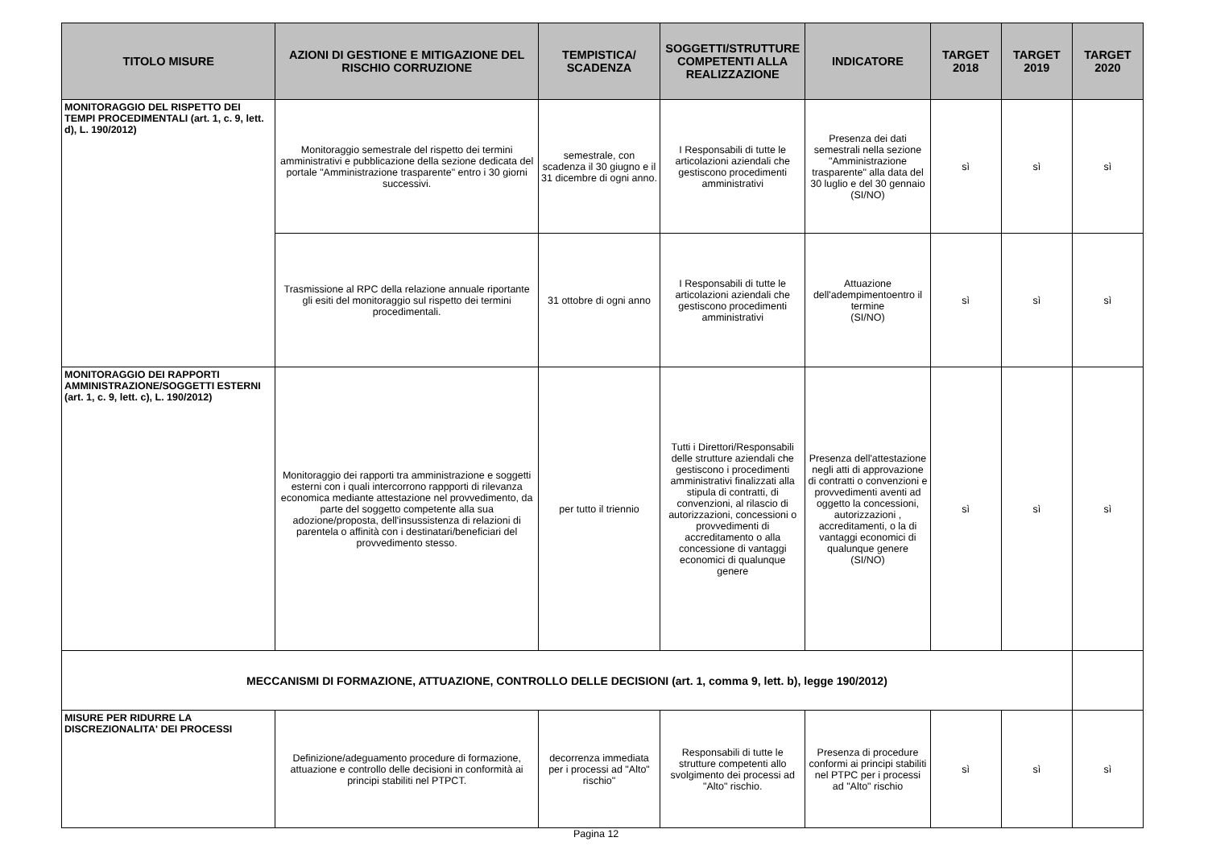| TITOLO MISURE | AZIONI DI GESTIONE E MITIGAZIONE DEL RISCHIO CORRUZIONE | TEMPISTICA/ SCADENZA | SOGGETTI/STRUTTURE COMPETENTI ALLA REALIZZAZIONE | INDICATORE | TARGET 2018 | TARGET 2019 | TARGET 2020 |
| --- | --- | --- | --- | --- | --- | --- | --- |
| MONITORAGGIO DEL RISPETTO DEI TEMPI PROCEDIMENTALI (art. 1, c. 9, lett. d), L. 190/2012) | Monitoraggio semestrale del rispetto dei termini amministrativi e pubblicazione della sezione dedicata del portale "Amministrazione trasparente" entro i 30 giorni successivi. | semestrale, con scadenza il 30 giugno e il 31 dicembre di ogni anno. | I Responsabili di tutte le articolazioni aziendali che gestiscono procedimenti amministrativi | Presenza dei dati semestrali nella sezione "Amministrazione trasparente" alla data del 30 luglio e del 30 gennaio (SI/NO) | sì | sì | sì |
| | Trasmissione al RPC della relazione annuale riportante gli esiti del monitoraggio sul rispetto dei termini procedimentali. | 31 ottobre di ogni anno | I Responsabili di tutte le articolazioni aziendali che gestiscono procedimenti amministrativi | Attuazione dell'adempimentoentro il termine (SI/NO) | sì | sì | sì |
| MONITORAGGIO DEI RAPPORTI AMMINISTRAZIONE/SOGGETTI ESTERNI (art. 1, c. 9, lett. c), L. 190/2012) | Monitoraggio dei rapporti tra amministrazione e soggetti esterni con i quali intercorrono rappporti di rilevanza economica mediante attestazione nel provvedimento, da parte del soggetto competente alla sua adozione/proposta, dell'insussistenza di relazioni di parentela o affinità con i destinatari/beneficiari del provvedimento stesso. | per tutto il triennio | Tutti i Direttori/Responsabili delle strutture aziendali che gestiscono i procedimenti amministrativi finalizzati alla stipula di contratti, di convenzioni, al rilascio di autorizzazioni, concessioni o provvedimenti di accreditamento o alla concessione di vantaggi economici di qualunque genere | Presenza dell'attestazione negli atti di approvazione di contratti o convenzioni e provvedimenti aventi ad oggetto la concessioni, autorizzazioni , accreditamenti, o la di vantaggi economici di qualunque genere (SI/NO) | sì | sì | sì |
| MECCANISMI DI FORMAZIONE, ATTUAZIONE, CONTROLLO DELLE DECISIONI (art. 1, comma 9, lett. b), legge 190/2012) | | | | | | | |
| MISURE PER RIDURRE LA DISCREZIONALITA' DEI PROCESSI | Definizione/adeguamento procedure di formazione, attuazione e controllo delle decisioni in conformità ai principi stabiliti nel PTPCT. | decorrenza immediata per i processi ad "Alto" rischio" | Responsabili di tutte le strutture competenti allo svolgimento dei processi ad "Alto" rischio. | Presenza di procedure conformi ai principi stabiliti nel PTPC per i processi ad "Alto" rischio | sì | sì | sì |
Pagina 12